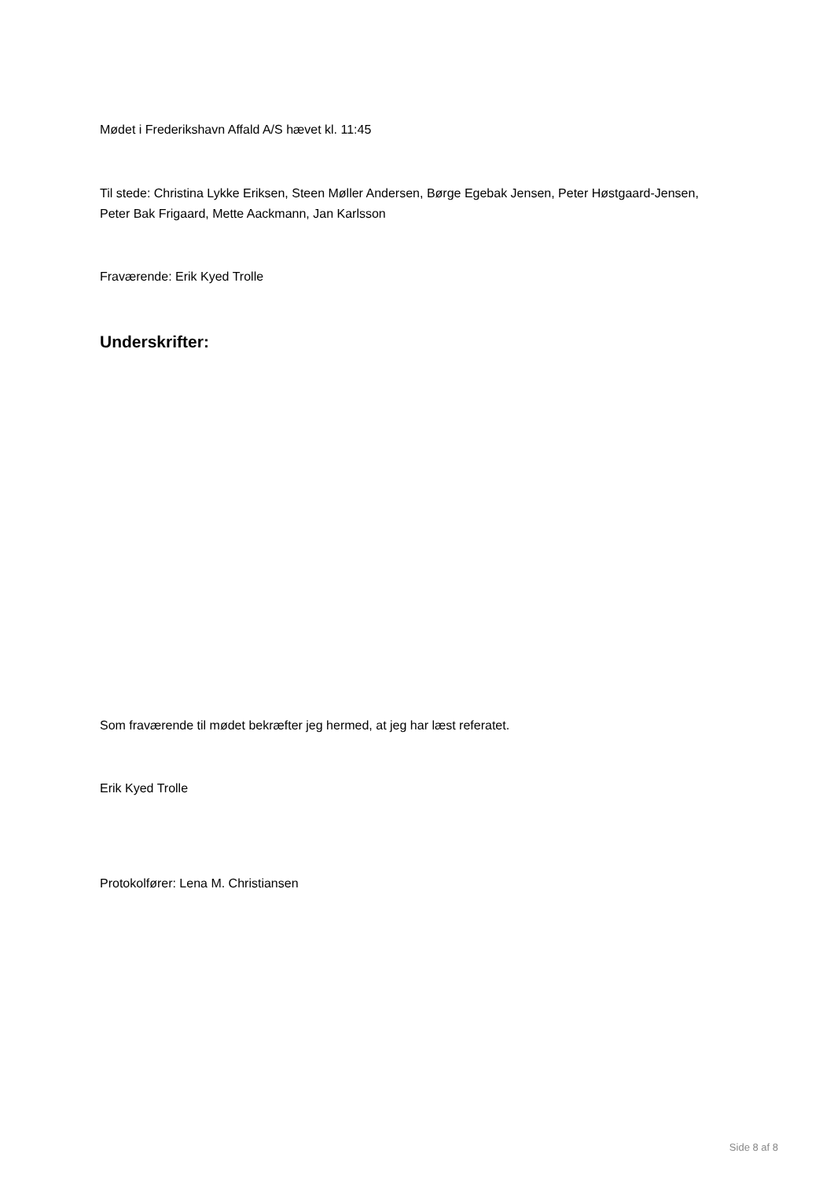Mødet i Frederikshavn Affald A/S hævet kl. 11:45
Til stede: Christina Lykke Eriksen, Steen Møller Andersen, Børge Egebak Jensen, Peter Høstgaard-Jensen, Peter Bak Frigaard, Mette Aackmann, Jan Karlsson
Fraværende: Erik Kyed Trolle
Underskrifter:
Som fraværende til mødet bekræfter jeg hermed, at jeg har læst referatet.
Erik Kyed Trolle
Protokolfører: Lena M. Christiansen
Side 8 af 8